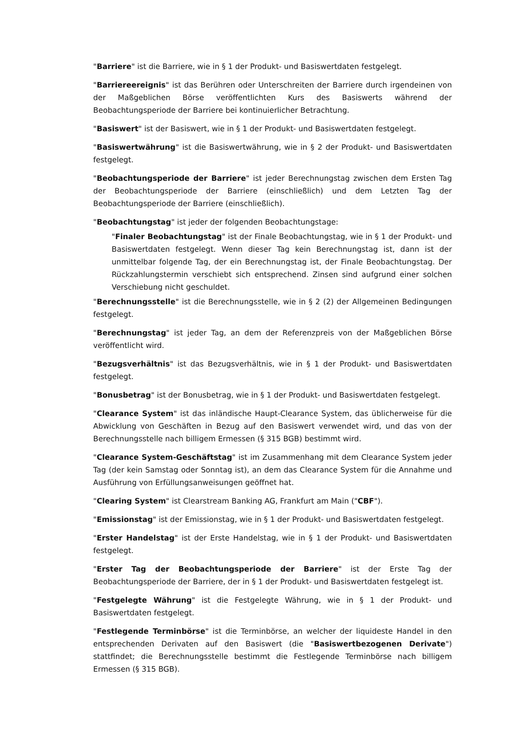"Barriere" ist die Barriere, wie in § 1 der Produkt- und Basiswertdaten festgelegt.
"Barriereereignis" ist das Berühren oder Unterschreiten der Barriere durch irgendeinen von der Maßgeblichen Börse veröffentlichten Kurs des Basiswerts während der Beobachtungsperiode der Barriere bei kontinuierlicher Betrachtung.
"Basiswert" ist der Basiswert, wie in § 1 der Produkt- und Basiswertdaten festgelegt.
"Basiswertwährung" ist die Basiswertwährung, wie in § 2 der Produkt- und Basiswertdaten festgelegt.
"Beobachtungsperiode der Barriere" ist jeder Berechnungstag zwischen dem Ersten Tag der Beobachtungsperiode der Barriere (einschließlich) und dem Letzten Tag der Beobachtungsperiode der Barriere (einschließlich).
"Beobachtungstag" ist jeder der folgenden Beobachtungstage:
"Finaler Beobachtungstag" ist der Finale Beobachtungstag, wie in § 1 der Produkt- und Basiswertdaten festgelegt. Wenn dieser Tag kein Berechnungstag ist, dann ist der unmittelbar folgende Tag, der ein Berechnungstag ist, der Finale Beobachtungstag. Der Rückzahlungstermin verschiebt sich entsprechend. Zinsen sind aufgrund einer solchen Verschiebung nicht geschuldet.
"Berechnungsstelle" ist die Berechnungsstelle, wie in § 2 (2) der Allgemeinen Bedingungen festgelegt.
"Berechnungstag" ist jeder Tag, an dem der Referenzpreis von der Maßgeblichen Börse veröffentlicht wird.
"Bezugsverhältnis" ist das Bezugsverhältnis, wie in § 1 der Produkt- und Basiswertdaten festgelegt.
"Bonusbetrag" ist der Bonusbetrag, wie in § 1 der Produkt- und Basiswertdaten festgelegt.
"Clearance System" ist das inländische Haupt-Clearance System, das üblicherweise für die Abwicklung von Geschäften in Bezug auf den Basiswert verwendet wird, und das von der Berechnungsstelle nach billigem Ermessen (§ 315 BGB) bestimmt wird.
"Clearance System-Geschäftstag" ist im Zusammenhang mit dem Clearance System jeder Tag (der kein Samstag oder Sonntag ist), an dem das Clearance System für die Annahme und Ausführung von Erfüllungsanweisungen geöffnet hat.
"Clearing System" ist Clearstream Banking AG, Frankfurt am Main ("CBF").
"Emissionstag" ist der Emissionstag, wie in § 1 der Produkt- und Basiswertdaten festgelegt.
"Erster Handelstag" ist der Erste Handelstag, wie in § 1 der Produkt- und Basiswertdaten festgelegt.
"Erster Tag der Beobachtungsperiode der Barriere" ist der Erste Tag der Beobachtungsperiode der Barriere, der in § 1 der Produkt- und Basiswertdaten festgelegt ist.
"Festgelegte Währung" ist die Festgelegte Währung, wie in § 1 der Produkt- und Basiswertdaten festgelegt.
"Festlegende Terminbörse" ist die Terminbörse, an welcher der liquideste Handel in den entsprechenden Derivaten auf den Basiswert (die "Basiswertbezogenen Derivate") stattfindet; die Berechnungsstelle bestimmt die Festlegende Terminbörse nach billigem Ermessen (§ 315 BGB).